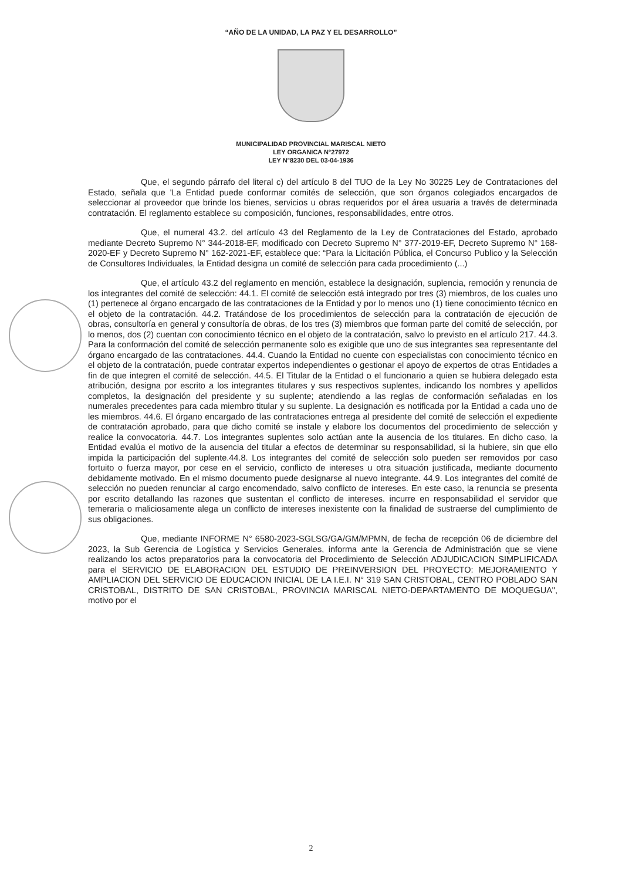“AÑO DE LA UNIDAD, LA PAZ Y EL DESARROLLO”
MUNICIPALIDAD PROVINCIAL MARISCAL NIETO
LEY ORGANICA N°27972
LEY N°8230 DEL 03-04-1936
Que, el segundo párrafo del literal c) del artículo 8 del TUO de la Ley No 30225 Ley de Contrataciones del Estado, señala que 'La Entidad puede conformar comités de selección, que son órganos colegiados encargados de seleccionar al proveedor que brinde los bienes, servicios u obras requeridos por el área usuaria a través de determinada contratación. El reglamento establece su composición, funciones, responsabilidades, entre otros.
Que, el numeral 43.2. del artículo 43 del Reglamento de la Ley de Contrataciones del Estado, aprobado mediante Decreto Supremo N° 344-2018-EF, modificado con Decreto Supremo N° 377-2019-EF, Decreto Supremo N° 168-2020-EF y Decreto Supremo N° 162-2021-EF, establece que: “Para la Licitación Pública, el Concurso Publico y la Selección de Consultores Individuales, la Entidad designa un comité de selección para cada procedimiento (...)
Que, el artículo 43.2 del reglamento en mención, establece la designación, suplencia, remoción y renuncia de los integrantes del comité de selección: 44.1. El comité de selección está integrado por tres (3) miembros, de los cuales uno (1) pertenece al órgano encargado de las contrataciones de la Entidad y por lo menos uno (1) tiene conocimiento técnico en el objeto de la contratación. 44.2. Tratándose de los procedimientos de selección para la contratación de ejecución de obras, consultoría en general y consultoría de obras, de los tres (3) miembros que forman parte del comité de selección, por lo menos, dos (2) cuentan con conocimiento técnico en el objeto de la contratación, salvo lo previsto en el artículo 217. 44.3. Para la conformación del comité de selección permanente solo es exigible que uno de sus integrantes sea representante del órgano encargado de las contrataciones. 44.4. Cuando la Entidad no cuente con especialistas con conocimiento técnico en el objeto de la contratación, puede contratar expertos independientes o gestionar el apoyo de expertos de otras Entidades a fin de que integren el comité de selección. 44.5. El Titular de la Entidad o el funcionario a quien se hubiera delegado esta atribución, designa por escrito a los integrantes titulares y sus respectivos suplentes, indicando los nombres y apellidos completos, la designación del presidente y su suplente; atendiendo a las reglas de conformación señaladas en los numerales precedentes para cada miembro titular y su suplente. La designación es notificada por la Entidad a cada uno de les miembros. 44.6. El órgano encargado de las contrataciones entrega al presidente del comité de selección el expediente de contratación aprobado, para que dicho comité se instale y elabore los documentos del procedimiento de selección y realice la convocatoria. 44.7. Los integrantes suplentes solo actúan ante la ausencia de los titulares. En dicho caso, la Entidad evalúa el motivo de la ausencia del titular a efectos de determinar su responsabilidad, si la hubiere, sin que ello impida la participación del suplente.44.8. Los integrantes del comité de selección solo pueden ser removidos por caso fortuito o fuerza mayor, por cese en el servicio, conflicto de intereses u otra situación justificada, mediante documento debidamente motivado. En el mismo documento puede designarse al nuevo integrante. 44.9. Los integrantes del comité de selección no pueden renunciar al cargo encomendado, salvo conflicto de intereses. En este caso, la renuncia se presenta por escrito detallando las razones que sustentan el conflicto de intereses. incurre en responsabilidad el servidor que temeraria o maliciosamente alega un conflicto de intereses inexistente con la finalidad de sustraerse del cumplimiento de sus obligaciones.
Que, mediante INFORME N° 6580-2023-SGLSG/GA/GM/MPMN, de fecha de recepción 06 de diciembre del 2023, la Sub Gerencia de Logística y Servicios Generales, informa ante la Gerencia de Administración que se viene realizando los actos preparatorios para la convocatoria del Procedimiento de Selección ADJUDICACION SIMPLIFICADA para el SERVICIO DE ELABORACION DEL ESTUDIO DE PREINVERSION DEL PROYECTO: MEJORAMIENTO Y AMPLIACION DEL SERVICIO DE EDUCACION INICIAL DE LA I.E.I. N° 319 SAN CRISTOBAL, CENTRO POBLADO SAN CRISTOBAL, DISTRITO DE SAN CRISTOBAL, PROVINCIA MARISCAL NIETO-DEPARTAMENTO DE MOQUEGUA", motivo por el
2